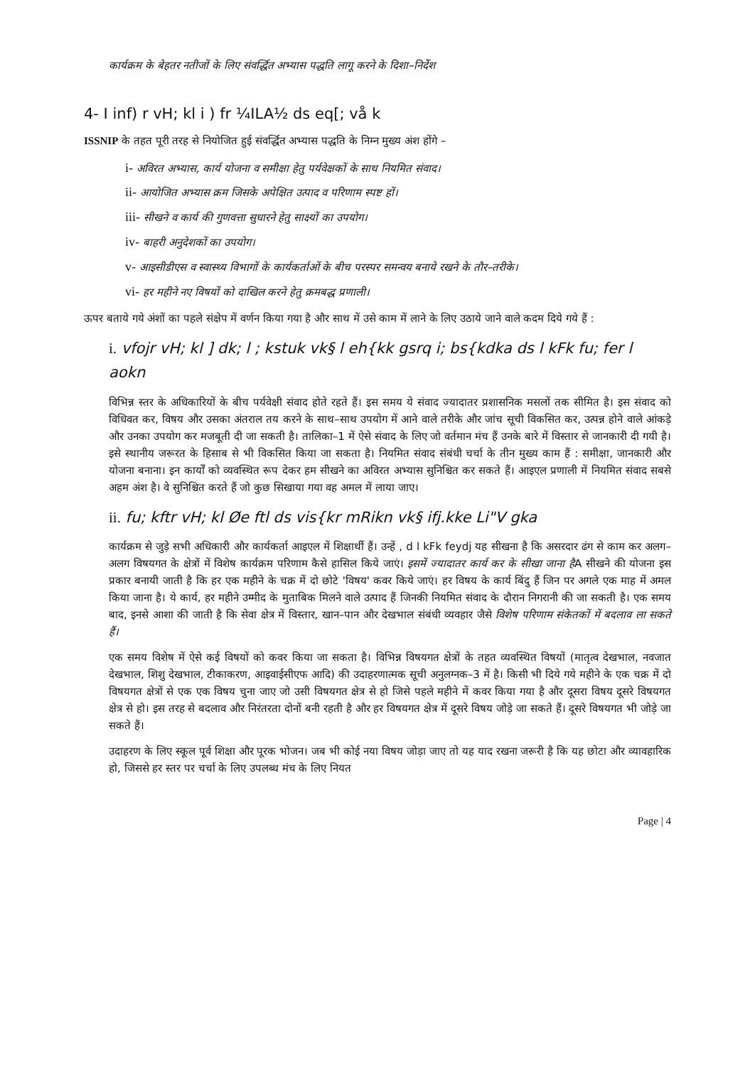कार्यक्रम के बेहतर नतीजों के लिए संवर्द्धित अभ्यास पद्धति लागू करने के दिशा–निर्देश
4- I inf) r vH; kl i ) fr ¼ILA½ ds eq[; vå k
ISSNIP के तहत पूरी तरह से नियोजित हुई संवर्द्धित अभ्यास पद्धति के निम्न मुख्य अंश होंगे –
i- अविरत अभ्यास, कार्य योजना व समीक्षा हेतु पर्यवेक्षकों के साथ नियमित संवाद।
ii- आयोजित अभ्यास क्रम जिसके अपेक्षित उत्पाद व परिणाम स्पष्ट हों।
iii- सीखने व कार्य की गुणवत्ता सुधारने हेतु साक्ष्यों का उपयोग।
iv- बाहरी अनुदेशकों का उपयोग।
v- आइसीडीएस व स्वास्थ्य विभागों के कार्यकर्ताओं के बीच परस्पर समन्वय बनाये रखने के तौर–तरीके।
vi- हर महीने नए विषयों को दाखिल करने हेतु क्रमबद्ध प्रणाली।
ऊपर बताये गये अंशों का पहले संक्षेप में वर्णन किया गया है और साथ में उसे काम में लाने के लिए उठाये जाने वाले कदम दिये गये हैं :
i. vfojr vH; kl ] dk; l ; kstuk vk§ l eh{kk gsrq i; bs{kdka ds l kFk fu; fer l aokn
विभिन्न स्तर के अधिकारियों के बीच पर्यवेक्षी संवाद होते रहते हैं। इस समय ये संवाद ज्यादातर प्रशासनिक मसलों तक सीमित है। इस संवाद को विधिवत कर, विषय और उसका अंतराल तय करने के साथ–साथ उपयोग में आने वाले तरीके और जांच सूची विकसित कर, उत्पन्न होने वाले आंकड़े और उनका उपयोग कर मजबूती दी जा सकती है। तालिका–1 में ऐसे संवाद के लिए जो वर्तमान मंच हैं उनके बारे में विस्तार से जानकारी दी गयी है। इसे स्थानीय जरूरत के हिसाब से भी विकसित किया जा सकता है। नियमित संवाद संबंधी चर्चा के तीन मुख्य काम हैं : समीक्षा, जानकारी और योजना बनाना। इन कार्यों को व्यवस्थित रूप देकर हम सीखने का अविरत अभ्यास सुनिश्चित कर सकते हैं। आइएल प्रणाली में नियमित संवाद सबसे अहम अंश है। वे सुनिश्चित करते हैं जो कुछ सिखाया गया वह अमल में लाया जाए।
ii. fu; kftr vH; kl Øe ftl ds vis{kr mRikn vk§ ifj.kke Li"V gka
कार्यक्रम से जुड़े सभी अधिकारी और कार्यकर्ता आइएल में शिक्षार्थी हैं। उन्हें , d l kFk feydj यह सीखना है कि असरदार ढंग से काम कर अलग–अलग विषयगत के क्षेत्रों में विशेष कार्यक्रम परिणाम कैसे हासिल किये जाएं। इसमें ज्यादातर कार्य कर के सीखा जाना हैA सीखने की योजना इस प्रकार बनायी जाती है कि हर एक महीने के चक्र में दो छोटे 'विषय' कवर किये जाएं। हर विषय के कार्य बिंदु हैं जिन पर अगले एक माह में अमल किया जाना है। ये कार्य, हर महीने उम्मीद के मुताबिक मिलने वाले उत्पाद हैं जिनकी नियमित संवाद के दौरान निगरानी की जा सकती है। एक समय बाद, इनसे आशा की जाती है कि सेवा क्षेत्र में विस्तार, खान–पान और देखभाल संबंधी व्यवहार जैसे विशेष परिणाम संकेतकों में बदलाव ला सकते हैं।
एक समय विशेष में ऐसे कई विषयों को कवर किया जा सकता है। विभिन्न विषयगत क्षेत्रों के तहत व्यवस्थित विषयों (मातृत्व देखभाल, नवजात देखभाल, शिशु देखभाल, टीकाकरण, आइवाईसीएफ आदि) की उदाहरणात्मक सूची अनुलग्नक–3 में है। किसी भी दिये गये महीने के एक चक्र में दो विषयगत क्षेत्रों से एक एक विषय चुना जाए जो उसी विषयगत क्षेत्र से हो जिसे पहले महीने में कवर किया गया है और दूसरा विषय दूसरे विषयगत क्षेत्र से हो। इस तरह से बदलाव और निरंतरता दोनों बनी रहती है और हर विषयगत क्षेत्र में दूसरे विषय जोड़े जा सकते हैं। दूसरे विषयगत भी जोड़े जा सकते हैं।
उदाहरण के लिए स्कूल पूर्व शिक्षा और पूरक भोजन। जब भी कोई नया विषय जोड़ा जाए तो यह याद रखना जरूरी है कि यह छोटा और व्यावहारिक हो, जिससे हर स्तर पर चर्चा के लिए उपलब्ध मंच के लिए नियत
Page | 4